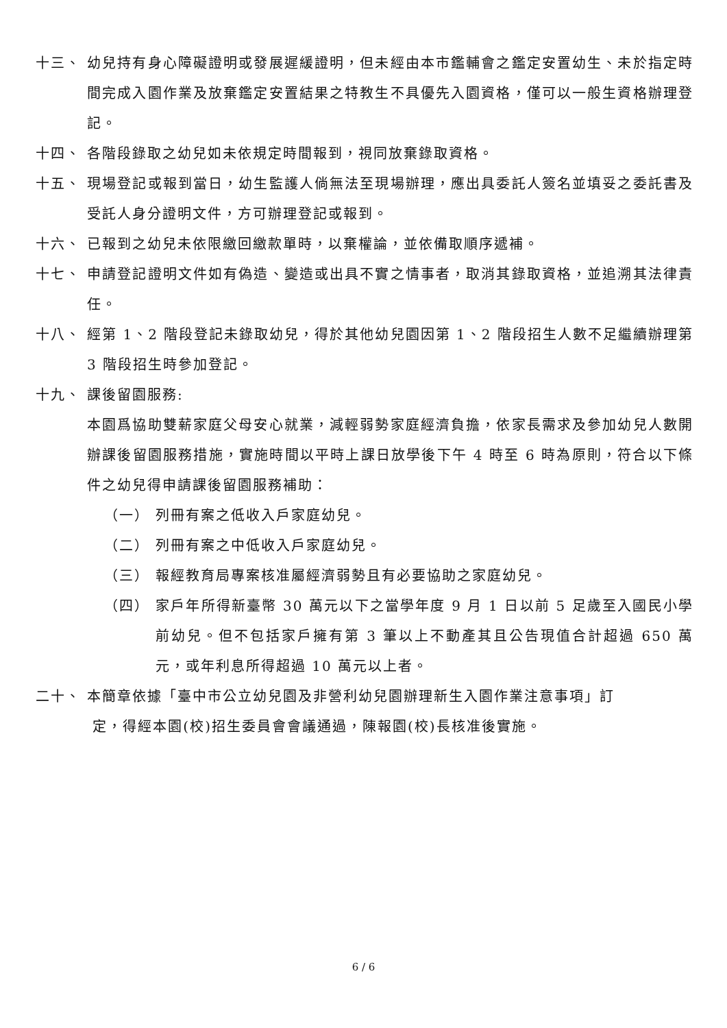十三、 幼兒持有身心障礙證明或發展遲緩證明，但未經由本市鑑輔會之鑑定安置幼生、未於指定時間完成入園作業及放棄鑑定安置結果之特教生不具優先入園資格，僅可以一般生資格辦理登記。
十四、 各階段錄取之幼兒如未依規定時間報到，視同放棄錄取資格。
十五、 現場登記或報到當日，幼生監護人倘無法至現場辦理，應出具委託人簽名並填妥之委託書及受託人身分證明文件，方可辦理登記或報到。
十六、 已報到之幼兒未依限繳回繳款單時，以棄權論，並依備取順序遞補。
十七、 申請登記證明文件如有偽造、變造或出具不實之情事者，取消其錄取資格，並追溯其法律責任。
十八、 經第 1、2 階段登記未錄取幼兒，得於其他幼兒園因第 1、2 階段招生人數不足繼續辦理第 3 階段招生時參加登記。
十九、 課後留園服務:
本園爲協助雙薪家庭父母安心就業，減輕弱勢家庭經濟負擔，依家長需求及參加幼兒人數開辦課後留園服務措施，實施時間以平時上課日放學後下午 4 時至 6 時為原則，符合以下條件之幼兒得申請課後留園服務補助：
（一） 列冊有案之低收入戶家庭幼兒。
（二） 列冊有案之中低收入戶家庭幼兒。
（三） 報經教育局專案核准屬經濟弱勢且有必要協助之家庭幼兒。
（四） 家戶年所得新臺幣 30 萬元以下之當學年度 9 月 1 日以前 5 足歲至入國民小學前幼兒。但不包括家戶擁有第 3 筆以上不動產其且公告現值合計超過 650 萬元，或年利息所得超過 10 萬元以上者。
二十、 本簡章依據「臺中市公立幼兒園及非營利幼兒園辦理新生入園作業注意事項」訂
定，得經本園(校)招生委員會會議通過，陳報園(校)長核准後實施。
6 / 6